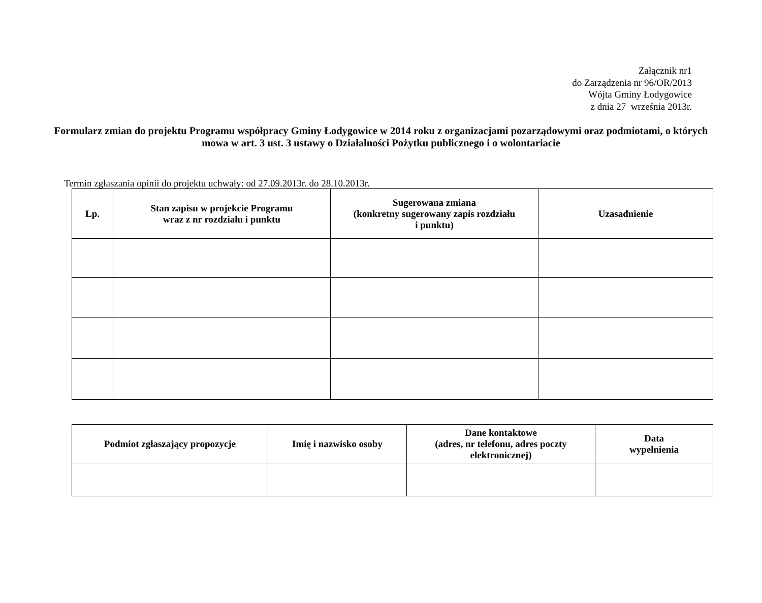Załącznik nr1
do Zarządzenia nr 96/OR/2013
Wójta Gminy Łodygowice
z dnia 27 września 2013r.
Formularz zmian do projektu Programu współpracy Gminy Łodygowice w 2014 roku z organizacjami pozarządowymi oraz podmiotami, o których mowa w art. 3 ust. 3 ustawy o Działalności Pożytku publicznego i o wolontariacie
Termin zgłaszania opinii do projektu uchwały: od 27.09.2013r. do 28.10.2013r.
| Lp. | Stan zapisu w projekcie Programu wraz z nr rozdziału i punktu | Sugerowana zmiana (konkretny sugerowany zapis rozdziału i punktu) | Uzasadnienie |
| --- | --- | --- | --- |
| Podmiot zgłaszający propozycje | Imię i nazwisko osoby | Dane kontaktowe (adres, nr telefonu, adres poczty elektronicznej) | Data wypełnienia |
| --- | --- | --- | --- |